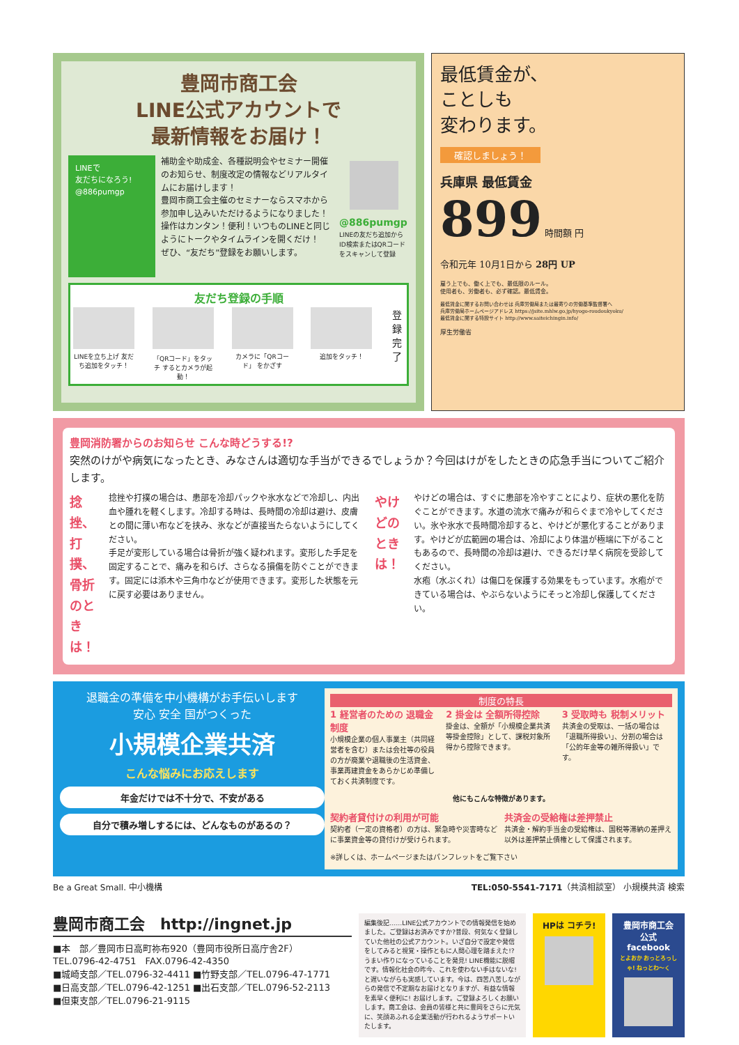豊岡市商工会
LINE公式アカウントで
最新情報をお届け！
LINEで
友だちになろう!
@886pumgp
補助金や助成金、各種説明会やセミナー開催のお知らせ、制度改定の情報などリアルタイムにお届けします！
豊岡市商工会主催のセミナーならスマホから参加申し込みいただけるようになりました！
操作はカンタン！便利！いつものLINEと同じようにトークやタイムラインを開くだけ！
ぜひ、“友だち”登録をお願いします。
@886pumgp
LINEの友だち追加からID検索またはQRコードをスキャンして登録
友だち登録の手順
LINEを立ち上げ 友だち追加をタッチ！
「QRコード」をタッチ するとカメラが起動！
カメラに「QRコード」 をかざす
追加をタッチ！
登録完了
最低賃金が、
ことしも
変わります。
確認しましょう！
兵庫県 最低賃金
899 時間額 円
令和元年 10月1日から 28円 UP
雇う上でも、働く上でも、最低限のルール。
使用者も、労働者も、必ず確認。最低賃金。
最低賃金に関するお問い合わせは 兵庫労働局または最寄りの労働基準監督署へ
兵庫労働局ホームページアドレス https://jsite.mhlw.go.jp/hyogo-roudoukyoku/
最低賃金に関する特設サイト http://www.saiteichingin.info/
厚生労働省
豊岡消防署からのお知らせ こんな時どうする!?
突然のけがや病気になったとき、みなさんは適切な手当ができるでしょうか？今回はけがをしたときの応急手当についてご紹介します。
捻挫、打撲、骨折のときは！
捻挫や打撲の場合は、患部を冷却パックや氷水などで冷却し、内出血や腫れを軽くします。冷却する時は、長時間の冷却は避け、皮膚との間に薄い布などを挟み、氷などが直接当たらないようにしてください。
手足が変形している場合は骨折が強く疑われます。変形した手足を固定することで、痛みを和らげ、さらなる損傷を防ぐことができます。固定には添木や三角巾などが使用できます。変形した状態を元に戻す必要はありません。
やけどのときは！
やけどの場合は、すぐに患部を冷やすことにより、症状の悪化を防ぐことができます。水道の流水で痛みが和らぐまで冷やしてください。氷や氷水で長時間冷却すると、やけどが悪化することがあります。やけどが広範囲の場合は、冷却により体温が極端に下がることもあるので、長時間の冷却は避け、できるだけ早く病院を受診してください。
水疱（水ぶくれ）は傷口を保護する効果をもっています。水疱ができている場合は、やぶらないようにそっと冷却し保護してください。
退職金の準備を中小機構がお手伝いします
安心 安全 国がつくった
小規模企業共済
こんな悩みにお応えします
年金だけでは不十分で、不安がある
自分で積み増しするには、どんなものがあるの？
制度の特長
1 経営者のための 退職金制度
小規模企業の個人事業主（共同経営者を含む）または会社等の役員の方が廃業や退職後の生活資金、事業再建資金をあらかじめ準備しておく共済制度です。
2 掛金は 全額所得控除
掛金は、全額が「小規模企業共済等掛金控除」として、課税対象所得から控除できます。
3 受取時も 税制メリット
共済金の受取は、一括の場合は「退職所得扱い」、分割の場合は「公的年金等の雑所得扱い」です。
他にもこんな特徴があります。
契約者貸付けの利用が可能
契約者（一定の資格者）の方は、緊急時や災害時などに事業資金等の貸付けが受けられます。
共済金の受給権は差押禁止
共済金・解約手当金の受給権は、国税等滞納の差押え以外は差押禁止債権として保護されます。
※詳しくは、ホームページまたはパンフレットをご覧下さい
Be a Great Small. 中小機構 TEL:050-5541-7171（共済相談室） 小規模共済 検索
豊岡市商工会　http://ingnet.jp
■本　部／豊岡市日高町祢布920（豊岡市役所日高庁舎2F）
TEL.0796-42-4751　FAX.0796-42-4350
■城崎支部／TEL.0796-32-4411 ■竹野支部／TEL.0796-47-1771
■日高支部／TEL.0796-42-1251 ■出石支部／TEL.0796-52-2113
■但東支部／TEL.0796-21-9115
編集後記……LINE公式アカウントでの情報発信を始めました。ご登録はお済みですか?普段、何気なく登録していた他社の公式アカウント。いざ自分で設定や発信をしてみると視覚・操作ともに人間心理を踏まえた!? うまい作りになっていることを発見! LINE機能に脱帽です。情報化社会の昨今、これを使わない手はないな! と遅いながらも実感しています。今は、四苦八苦しながらの発信で不定期なお届けとなりますが、有益な情報を素早く便利に! お届けします。ご登録よろしくお願いします。商工会は、会員の皆様と共に豊岡をさらに元気に、笑顔あふれる企業活動が行われるようサポートいたします。
HPは コチラ! 豊岡市商工会 公式 facebook
とよおか おっとろっしゃ! ねっとわ〜く